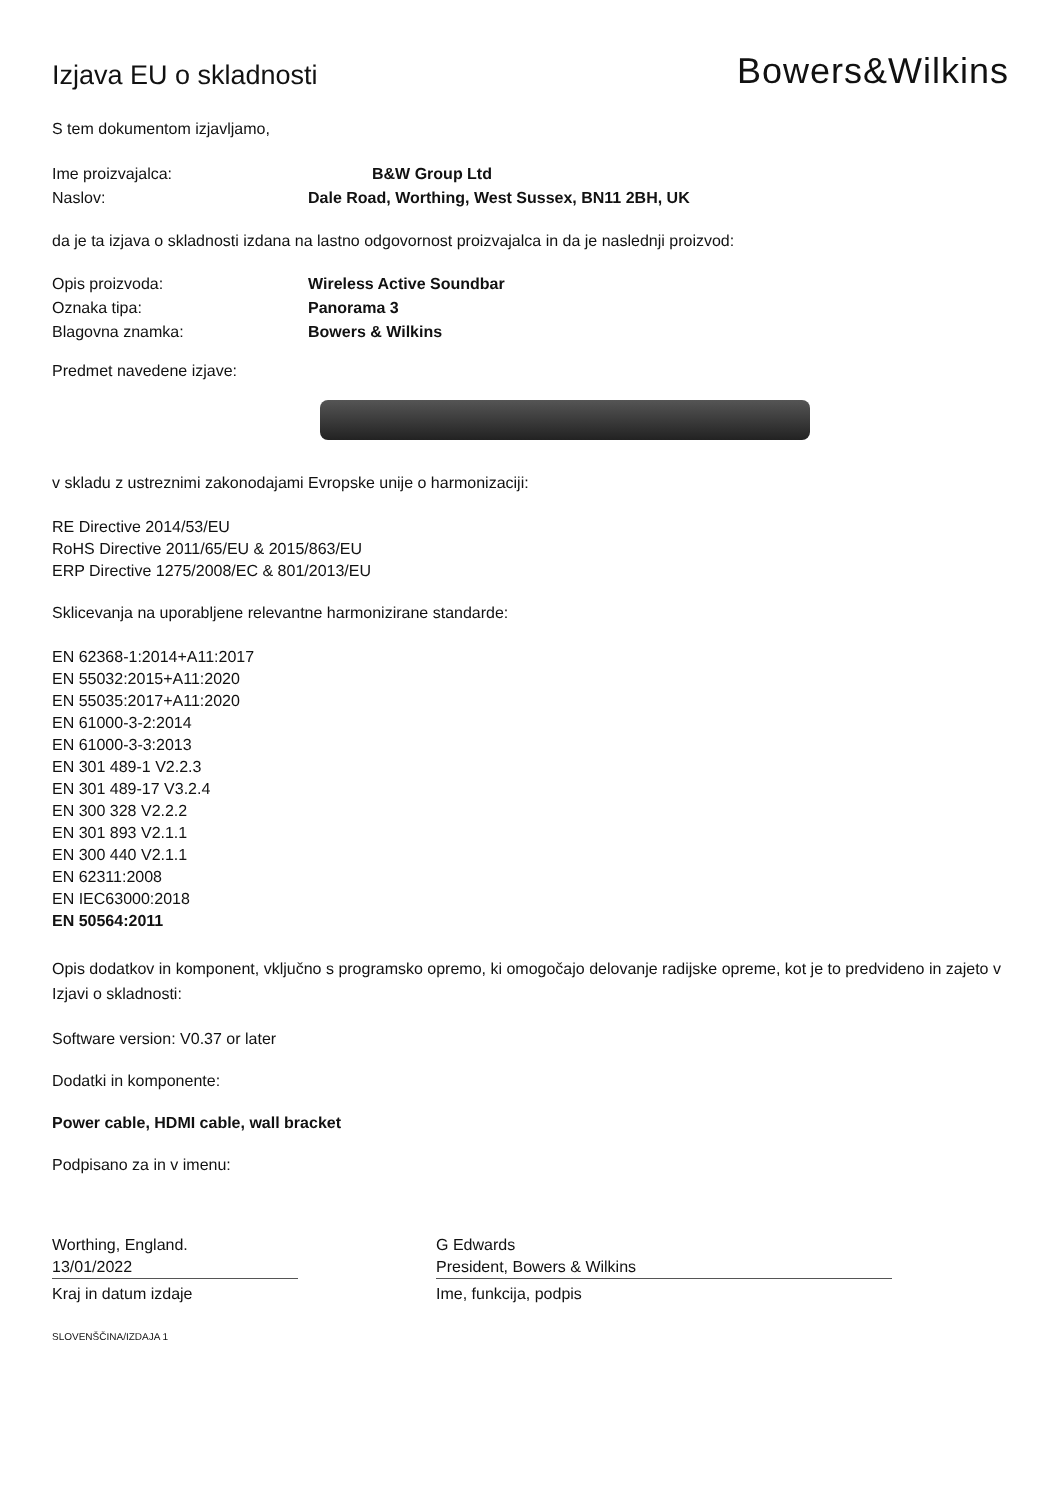Izjava EU o skladnosti
Bowers&Wilkins
S tem dokumentom izjavljamo,
Ime proizvajalca: B&W Group Ltd
Naslov: Dale Road, Worthing, West Sussex, BN11 2BH, UK
da je ta izjava o skladnosti izdana na lastno odgovornost proizvajalca in da je naslednji proizvod:
Opis proizvoda: Wireless Active Soundbar
Oznaka tipa: Panorama 3
Blagovna znamka: Bowers & Wilkins
Predmet navedene izjave:
v skladu z ustreznimi zakonodajami Evropske unije o harmonizaciji:
RE Directive 2014/53/EU
RoHS Directive 2011/65/EU & 2015/863/EU
ERP Directive 1275/2008/EC & 801/2013/EU
Sklicevanja na uporabljene relevantne harmonizirane standarde:
EN 62368-1:2014+A11:2017
EN 55032:2015+A11:2020
EN 55035:2017+A11:2020
EN 61000-3-2:2014
EN 61000-3-3:2013
EN 301 489-1 V2.2.3
EN 301 489-17 V3.2.4
EN 300 328 V2.2.2
EN 301 893 V2.1.1
EN 300 440 V2.1.1
EN 62311:2008
EN IEC63000:2018
EN 50564:2011
Opis dodatkov in komponent, vključno s programsko opremo, ki omogočajo delovanje radijske opreme, kot je to predvideno in zajeto v Izjavi o skladnosti:
Software version: V0.37 or later
Dodatki in komponente:
Power cable, HDMI cable, wall bracket
Podpisano za in v imenu:
Worthing, England.
13/01/2022
Kraj in datum izdaje
G Edwards
President, Bowers & Wilkins
Ime, funkcija, podpis
SLOVENŠČINA/IZDAJA 1